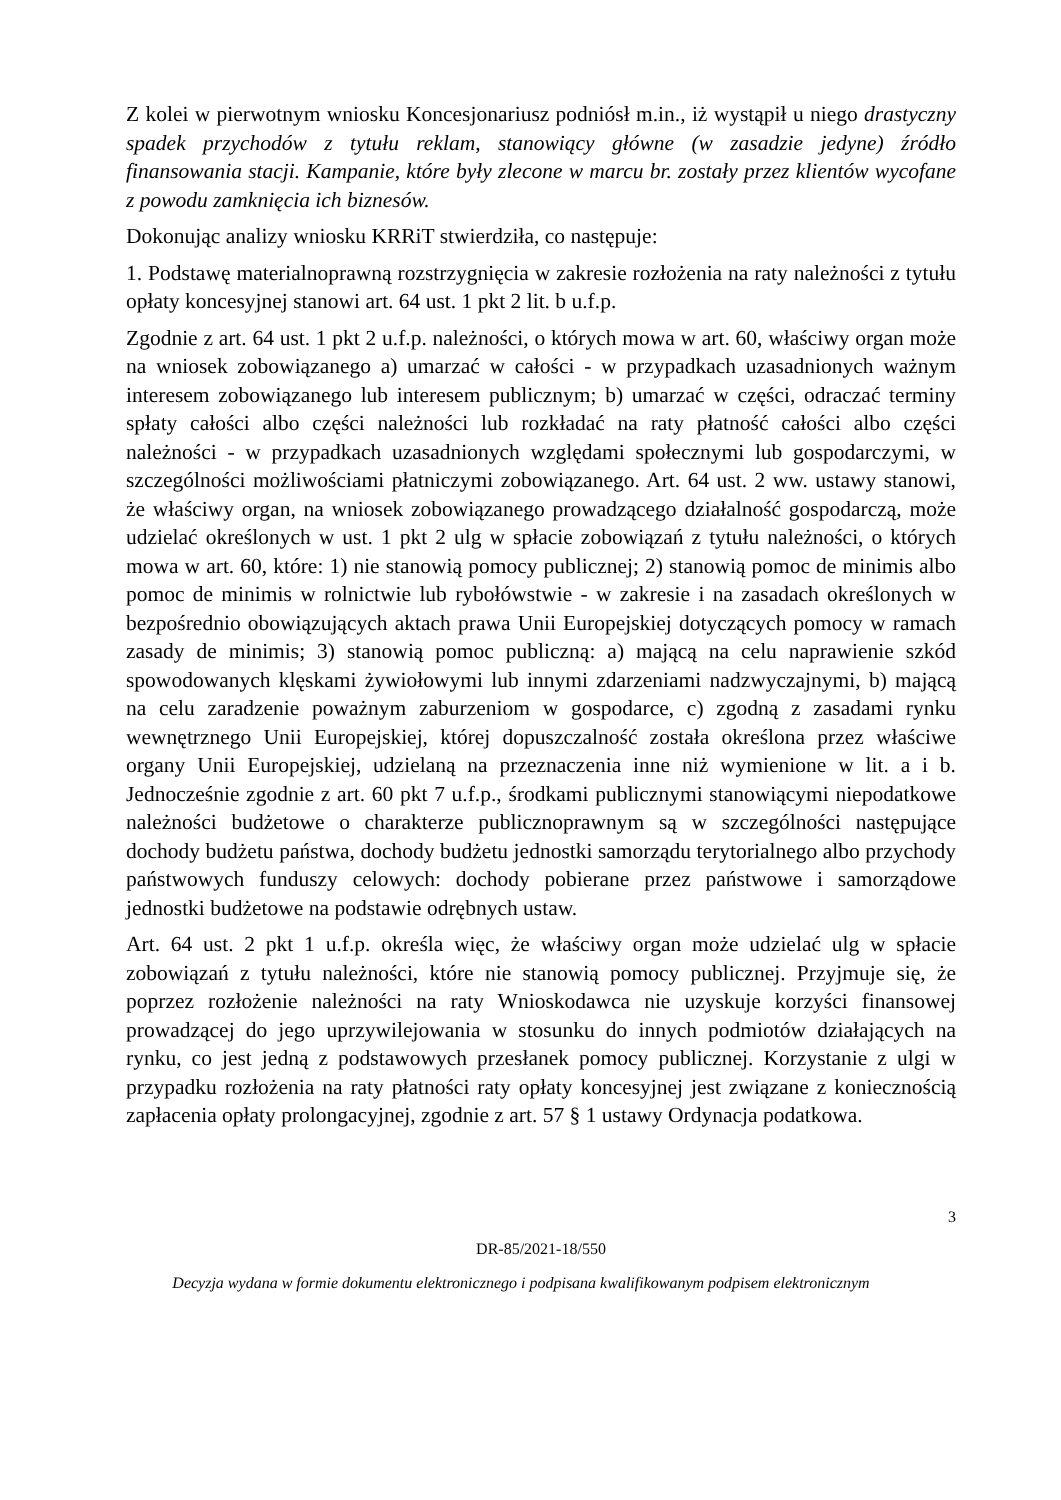Z kolei w pierwotnym wniosku Koncesjonariusz podniósł m.in., iż wystąpił u niego drastyczny spadek przychodów z tytułu reklam, stanowiący główne (w zasadzie jedyne) źródło finansowania stacji. Kampanie, które były zlecone w marcu br. zostały przez klientów wycofane z powodu zamknięcia ich biznesów.
Dokonując analizy wniosku KRRiT stwierdziła, co następuje:
1. Podstawę materialnoprawną rozstrzygnięcia w zakresie rozłożenia na raty należności z tytułu opłaty koncesyjnej stanowi art. 64 ust. 1 pkt 2 lit. b u.f.p.
Zgodnie z art. 64 ust. 1 pkt 2 u.f.p. należności, o których mowa w art. 60, właściwy organ może na wniosek zobowiązanego a) umarzać w całości - w przypadkach uzasadnionych ważnym interesem zobowiązanego lub interesem publicznym; b) umarzać w części, odraczać terminy spłaty całości albo części należności lub rozkładać na raty płatność całości albo części należności - w przypadkach uzasadnionych względami społecznymi lub gospodarczymi, w szczególności możliwościami płatniczymi zobowiązanego. Art. 64 ust. 2 ww. ustawy stanowi, że właściwy organ, na wniosek zobowiązanego prowadzącego działalność gospodarczą, może udzielać określonych w ust. 1 pkt 2 ulg w spłacie zobowiązań z tytułu należności, o których mowa w art. 60, które: 1) nie stanowią pomocy publicznej; 2) stanowią pomoc de minimis albo pomoc de minimis w rolnictwie lub rybołówstwie - w zakresie i na zasadach określonych w bezpośrednio obowiązujących aktach prawa Unii Europejskiej dotyczących pomocy w ramach zasady de minimis; 3) stanowią pomoc publiczną: a) mającą na celu naprawienie szkód spowodowanych klęskami żywiołowymi lub innymi zdarzeniami nadzwyczajnymi, b) mającą na celu zaradzenie poważnym zaburzeniom w gospodarce, c) zgodną z zasadami rynku wewnętrznego Unii Europejskiej, której dopuszczalność została określona przez właściwe organy Unii Europejskiej, udzielaną na przeznaczenia inne niż wymienione w lit. a i b. Jednocześnie zgodnie z art. 60 pkt 7 u.f.p., środkami publicznymi stanowiącymi niepodatkowe należności budżetowe o charakterze publicznoprawnym są w szczególności następujące dochody budżetu państwa, dochody budżetu jednostki samorządu terytorialnego albo przychody państwowych funduszy celowych: dochody pobierane przez państwowe i samorządowe jednostki budżetowe na podstawie odrębnych ustaw.
Art. 64 ust. 2 pkt 1 u.f.p. określa więc, że właściwy organ może udzielać ulg w spłacie zobowiązań z tytułu należności, które nie stanowią pomocy publicznej. Przyjmuje się, że poprzez rozłożenie należności na raty Wnioskodawca nie uzyskuje korzyści finansowej prowadzącej do jego uprzywilejowania w stosunku do innych podmiotów działających na rynku, co jest jedną z podstawowych przesłanek pomocy publicznej. Korzystanie z ulgi w przypadku rozłożenia na raty płatności raty opłaty koncesyjnej jest związane z koniecznością zapłacenia opłaty prolongacyjnej, zgodnie z art. 57 § 1 ustawy Ordynacja podatkowa.
3
DR-85/2021-18/550
Decyzja wydana w formie dokumentu elektronicznego i podpisana kwalifikowanym podpisem elektronicznym